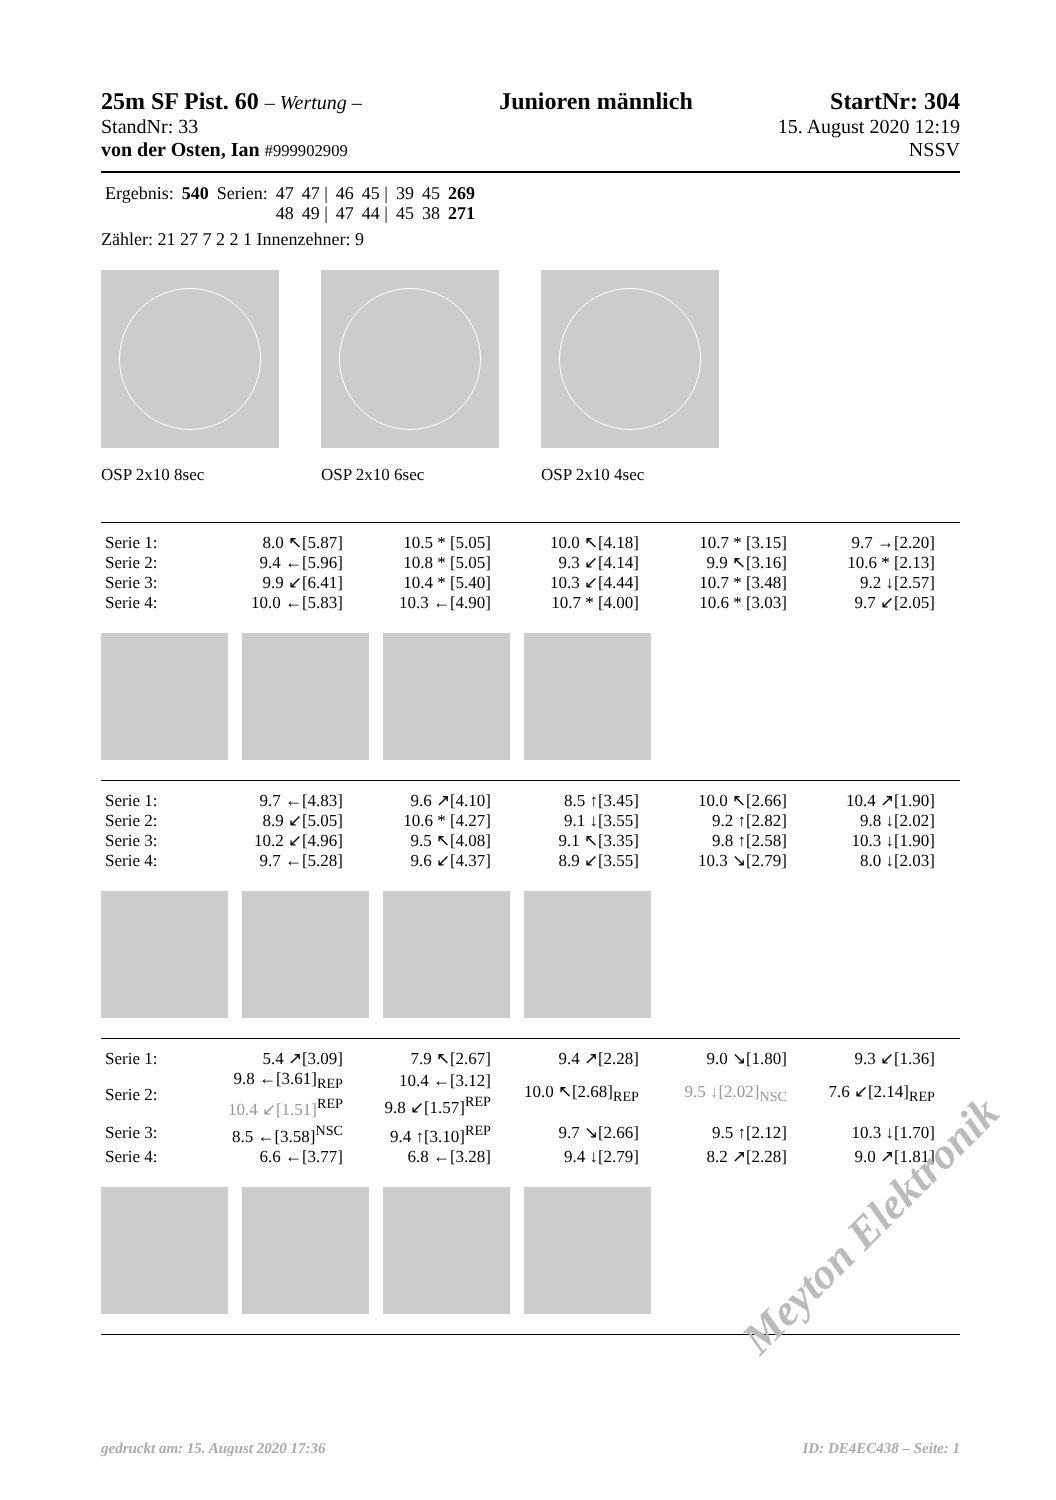25m SF Pist. 60 – Wertung –
Junioren männlich StartNr: 304
StandNr: 33 15. August 2020 12:19
von der Osten, Ian #999902909 NSSV
| Ergebnis: | 540 | Serien: | 47 | 47 / | 46 | 45 / | 39 | 45 | 269 |
| | | | 48 | 49 / | 47 | 44 / | 45 | 38 | 271 |
Zähler: 21 27 7 2 2 1 Innenzehner: 9
OSP 2x10 8sec OSP 2x10 6sec OSP 2x10 4sec
| Serie 1: | 8.0 ↖[5.87] | 10.5 * [5.05] | 10.0 ↖[4.18] | 10.7 * [3.15] | 9.7 →[2.20] |
| Serie 2: | 9.4 ←[5.96] | 10.8 * [5.05] | 9.3 ↙[4.14] | 9.9 ↖[3.16] | 10.6 * [2.13] |
| Serie 3: | 9.9 ↙[6.41] | 10.4 * [5.40] | 10.3 ↙[4.44] | 10.7 * [3.48] | 9.2 ↓[2.57] |
| Serie 4: | 10.0 ←[5.83] | 10.3 ←[4.90] | 10.7 * [4.00] | 10.6 * [3.03] | 9.7 ↙[2.05] |
| Serie 1: | 9.7 ←[4.83] | 9.6 ↗[4.10] | 8.5 ↑[3.45] | 10.0 ↖[2.66] | 10.4 ↗[1.90] |
| Serie 2: | 8.9 ↙[5.05] | 10.6 * [4.27] | 9.1 ↓[3.55] | 9.2 ↑[2.82] | 9.8 ↓[2.02] |
| Serie 3: | 10.2 ↙[4.96] | 9.5 ↖[4.08] | 9.1 ↖[3.35] | 9.8 ↑[2.58] | 10.3 ↓[1.90] |
| Serie 4: | 9.7 ←[5.28] | 9.6 ↙[4.37] | 8.9 ↙[3.55] | 10.3 ↘[2.79] | 8.0 ↓[2.03] |
| Serie 1: | 5.4 ↗[3.09] | 7.9 ↖[2.67] | 9.4 ↗[2.28] | 9.0 ↘[1.80] | 9.3 ↙[1.36] |
| Serie 2: | 9.8 ←[3.61]<sub>REP</sub> 10.4 ↙[1.51]<sup>REP</sup> | 10.4 ←[3.12] 9.8 ↙[1.57]<sup>REP</sup> | 10.0 ↖[2.68]<sub>REP</sub> | 9.5 ↓[2.02]<sub>NSC</sub> | 7.6 ↙[2.14]<sub>REP</sub> |
| Serie 3: | 8.5 ←[3.58]<sup>NSC</sup> | 9.4 ↑[3.10]<sup>REP</sup> | 9.7 ↘[2.66] | 9.5 ↑[2.12] | 10.3 ↓[1.70] |
| Serie 4: | 6.6 ←[3.77] | 6.8 ←[3.28] | 9.4 ↓[2.79] | 8.2 ↗[2.28] | 9.0 ↗[1.81] |
Meyton Elektronik
gedruckt am: 15. August 2020 17:36 ID: DE4EC438 – Seite: 1